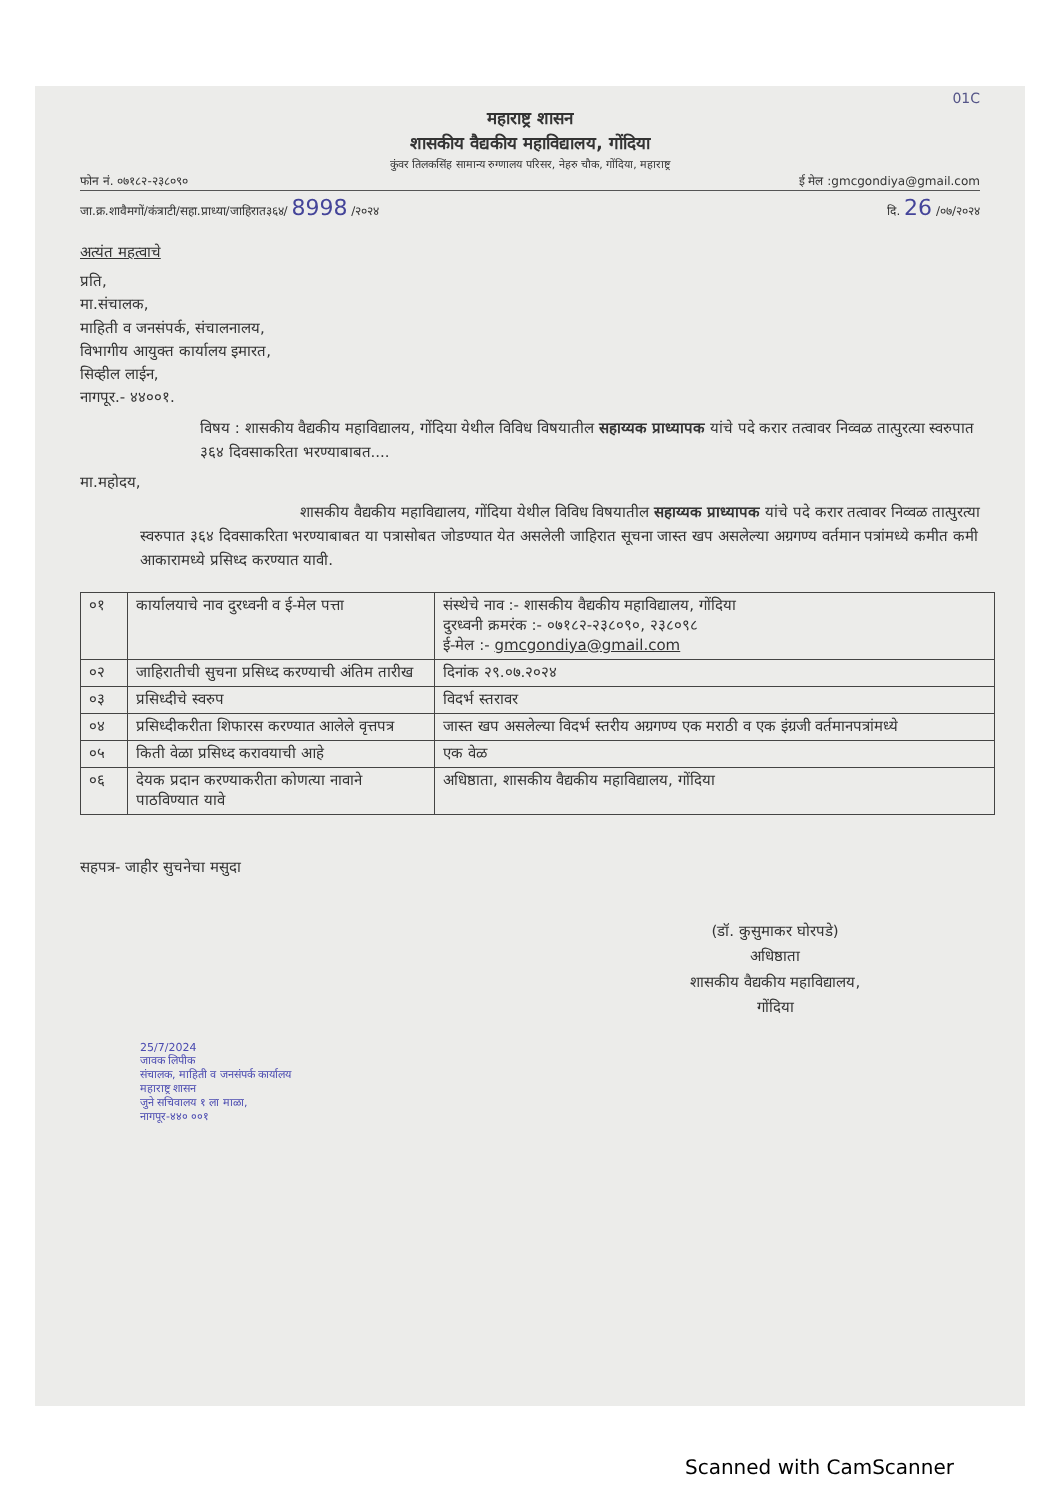01C
महाराष्ट्र शासन
शासकीय वैद्यकीय महाविद्यालय, गोंदिया
कुंवर तिलकसिंह सामान्य रुग्णालय परिसर, नेहरु चौक, गोंदिया, महाराष्ट्र
फोन नं. ०७१८२-२३८०९० ई मेल :gmcgondiya@gmail.com
जा.क्र.शावैमगों/कंत्राटी/सहा.प्राध्या/जाहिरात३६४/ 8998 /२०२४ दि. 26 /०७/२०२४
अत्यंत महत्वाचे
प्रति,
मा.संचालक,
माहिती व जनसंपर्क, संचालनालय,
विभागीय आयुक्त कार्यालय इमारत,
सिव्हील लाईन,
नागपूर.- ४४००१.
विषय : शासकीय वैद्यकीय महाविद्यालय, गोंदिया येथील विविध विषयातील सहाय्यक प्राध्यापक यांचे पदे करार तत्वावर निव्वळ तात्पुरत्या स्वरुपात ३६४ दिवसाकरिता भरण्याबाबत....
मा.महोदय,
शासकीय वैद्यकीय महाविद्यालय, गोंदिया येथील विविध विषयातील सहाय्यक प्राध्यापक यांचे पदे करार तत्वावर निव्वळ तात्पुरत्या स्वरुपात ३६४ दिवसाकरिता भरण्याबाबत या पत्रासोबत जोडण्यात येत असलेली जाहिरात सूचना जास्त खप असलेल्या अग्रगण्य वर्तमान पत्रांमध्ये कमीत कमी आकारामध्ये प्रसिध्द करण्यात यावी.
| ०१ | कार्यालयाचे नाव दुरध्वनी व ई-मेल पत्ता | संस्थेचे नाव :- शासकीय वैद्यकीय महाविद्यालय, गोंदिया दुरध्वनी क्रमरंक :- ०७१८२-२३८०९०, २३८०९८ ई-मेल :- gmcgondiya@gmail.com |
| ०२ | जाहिरातीची सुचना प्रसिध्द करण्याची अंतिम तारीख | दिनांक २९.०७.२०२४ |
| ०३ | प्रसिध्दीचे स्वरुप | विदर्भ स्तरावर |
| ०४ | प्रसिध्दीकरीता शिफारस करण्यात आलेले वृत्तपत्र | जास्त खप असलेल्या विदर्भ स्तरीय अग्रगण्य एक मराठी व एक इंग्रजी वर्तमानपत्रांमध्ये |
| ०५ | किती वेळा प्रसिध्द करावयाची आहे | एक वेळ |
| ०६ | देयक प्रदान करण्याकरीता कोणत्या नावाने पाठविण्यात यावे | अधिष्ठाता, शासकीय वैद्यकीय महाविद्यालय, गोंदिया |
सहपत्र- जाहीर सुचनेचा मसुदा
(डॉ. कुसुमाकर घोरपडे)
अधिष्ठाता
शासकीय वैद्यकीय महाविद्यालय,
गोंदिया
25/7/2024
जावक लिपीक
संचालक, माहिती व जनसंपर्क कार्यालय
महाराष्ट्र शासन
जुने सचिवालय १ ला माळा,
नागपूर-४४० ००१
Scanned with CamScanner